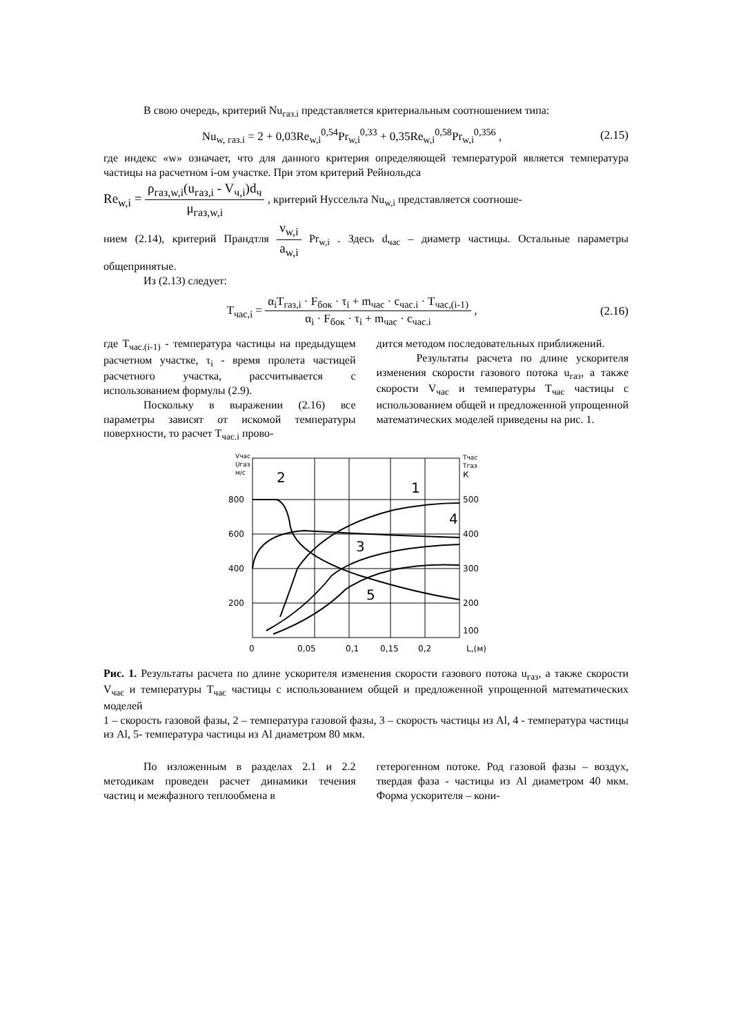В свою очередь, критерий Nu<sub>газ.i</sub> представляется критериальным соотношением типа:
Nu<sub>w, газ.i</sub> = 2 + 0,03Re<sub>w,i</sub><sup>0,54</sup>Pr<sub>w,i</sub><sup>0,33</sup> + 0,35Re<sub>w,i</sub><sup>0,58</sup>Pr<sub>w,i</sub><sup>0,356</sup> , (2.15)
где индекс «w» означает, что для данного критерия определяющей температурой является температура частицы на расчетном i-ом участке. При этом критерий Рейнольдса
Re<sub>w,i</sub> = ρ<sub>газ,w,i</sub>(u<sub>газ,i</sub> - V<sub>ч,i</sub>)d<sub>ч</sub> μ<sub>газ,w,i</sub> , критерий Нуссельта Nu<sub>w,i</sub> представляется соотноше-
нием (2.14), критерий Прандтля ν<sub>w,i</sub> a<sub>w,i</sub> Pr<sub>w,i</sub> . Здесь d<sub>час</sub> – диаметр частицы. Остальные параметры общепринятые.
Из (2.13) следует:
T<sub>час,i</sub> = α<sub>i</sub>T<sub>газ,i</sub> · F<sub>бок</sub> · τ<sub>i</sub> + m<sub>час</sub> · c<sub>час.i</sub> · T<sub>час,(i-1)</sub> α<sub>i</sub> · F<sub>бок</sub> · τ<sub>i</sub> + m<sub>час</sub> · c<sub>час.i</sub> , (2.16)
где T<sub>час.(i-1)</sub> - температура частицы на предыдущем расчетном участке, τ<sub>i</sub> - время пролета частицей расчетного участка, рассчитывается с использованием формулы (2.9).
Поскольку в выражении (2.16) все параметры зависят от искомой температуры поверхности, то расчет T<sub>час.i</sub> прово-
дится методом последовательных приближений.
Результаты расчета по длине ускорителя изменения скорости газового потока u<sub>газ</sub>, а также скорости V<sub>час</sub> и температуры T<sub>час</sub> частицы с использованием общей и предложенной упрощенной математических моделей приведены на рис. 1.
Vчас
Uгаз
м/с
Tчас
Tгаз
К
800
600
400
200
500
400
300
200
100
0
0,05
0,1
0,15
0,2
L,(м)
2
1
4
3
5
Рис. 1. Результаты расчета по длине ускорителя изменения скорости газового потока u<sub>газ</sub>, а также скорости V<sub>час</sub> и температуры T<sub>час</sub> частицы с использованием общей и предложенной упрощенной математических моделей
1 – скорость газовой фазы, 2 – температура газовой фазы, 3 – скорость частицы из Al, 4 - температура частицы из Al, 5- температура частицы из Al диаметром 80 мкм.
По изложенным в разделах 2.1 и 2.2 методикам проведен расчет динамики течения частиц и межфазного теплообмена в
гетерогенном потоке. Род газовой фазы – воздух, твердая фаза - частицы из Al диаметром 40 мкм. Форма ускорителя – кони-